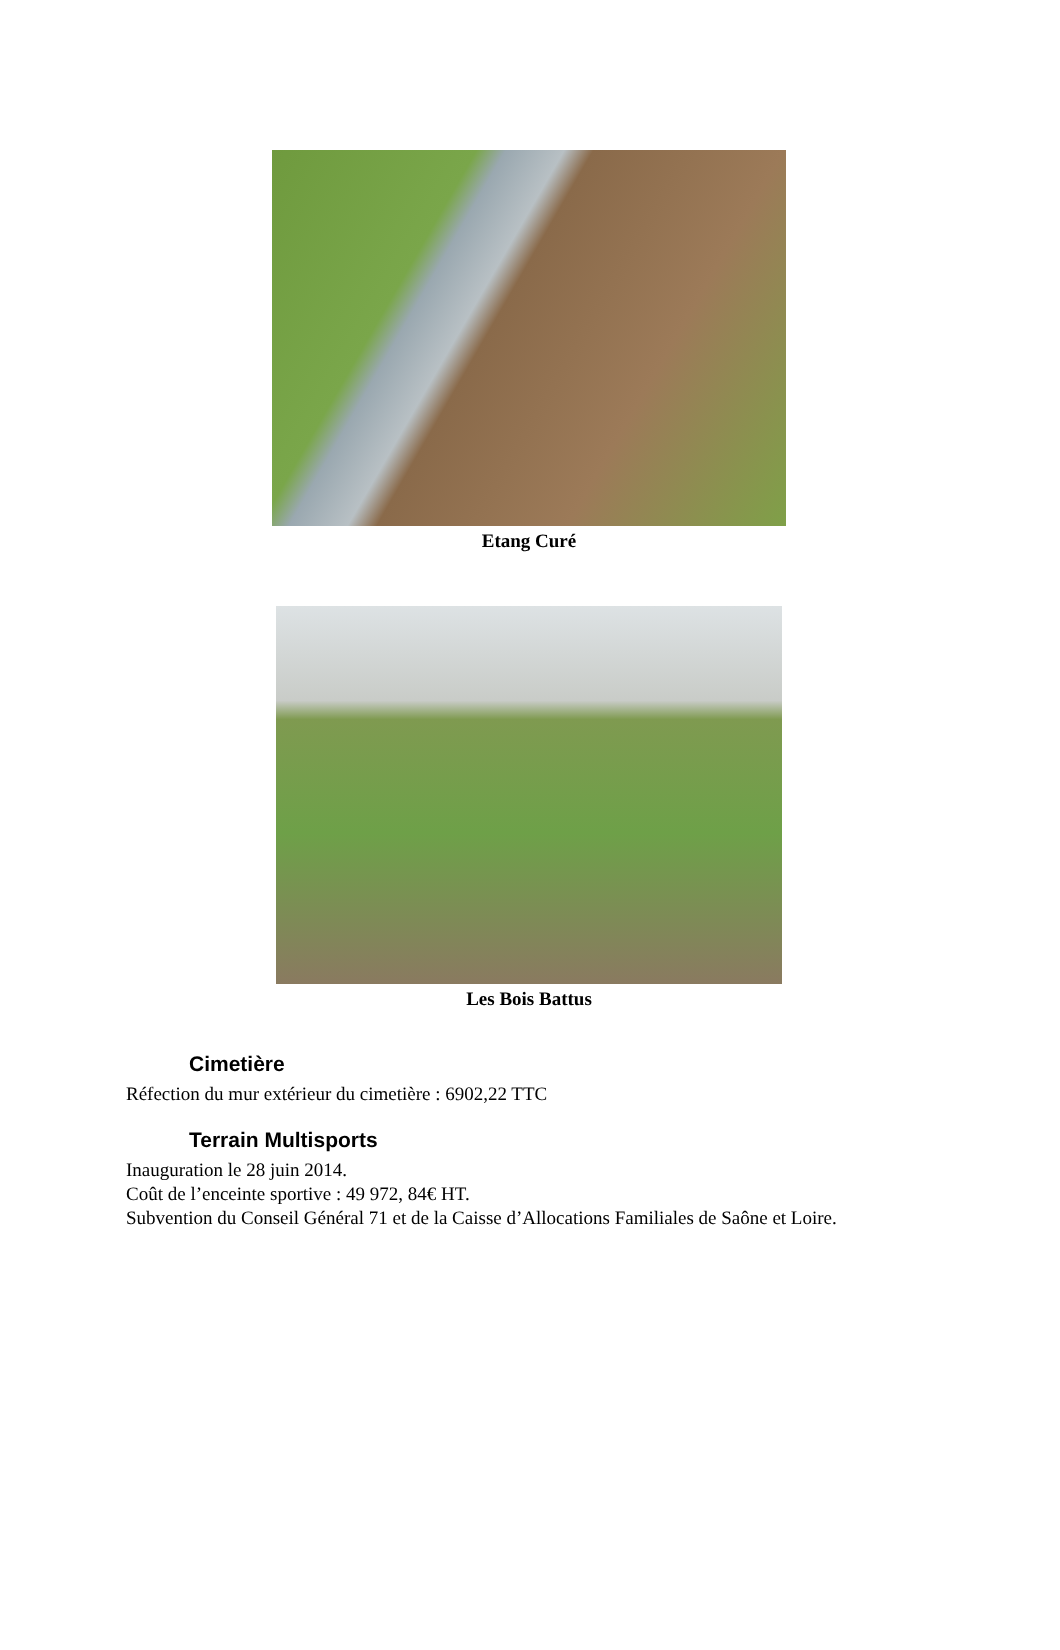Etang Curé
Les Bois Battus
Cimetière
Réfection du mur extérieur du cimetière : 6902,22 TTC
Terrain Multisports
Inauguration le 28 juin 2014.
Coût de l’enceinte sportive : 49 972, 84€ HT.
Subvention du Conseil Général 71 et de la Caisse d’Allocations Familiales de Saône et Loire.